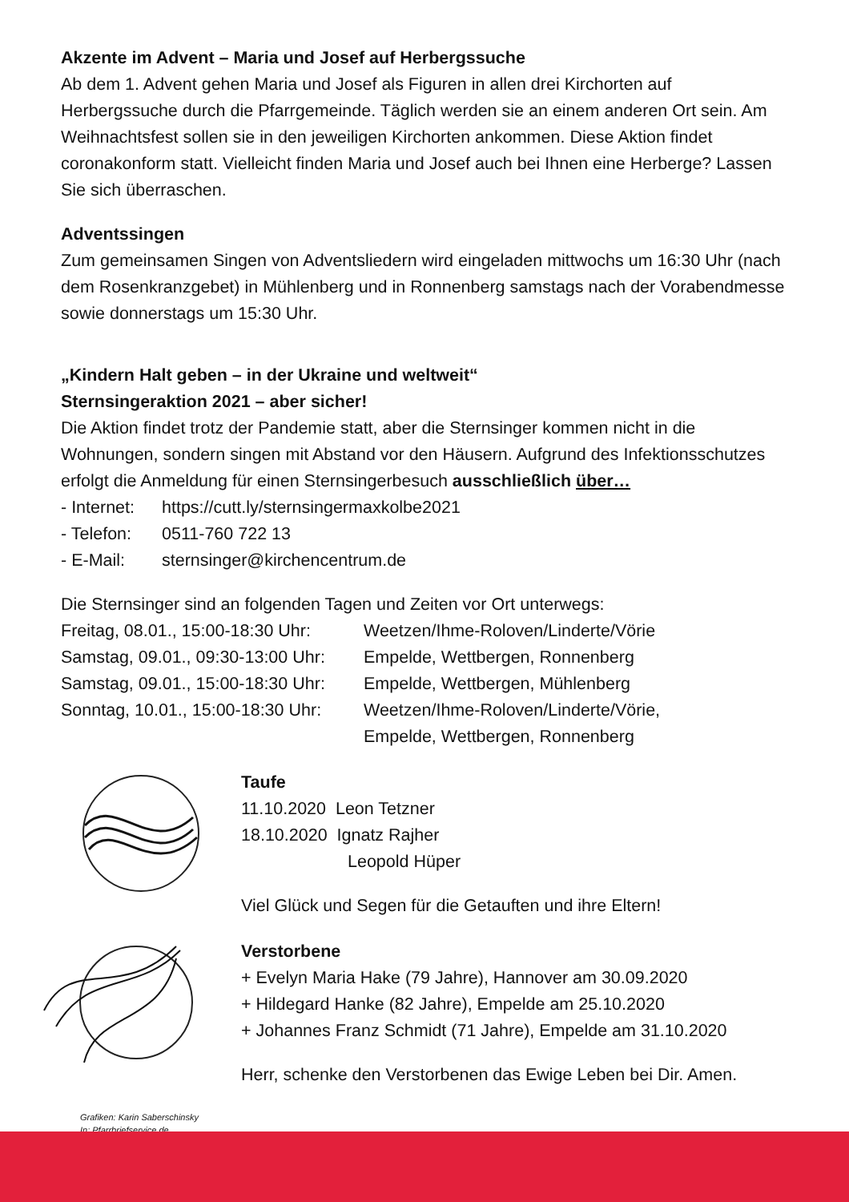Akzente im Advent – Maria und Josef auf Herbergssuche
Ab dem 1. Advent gehen Maria und Josef als Figuren in allen drei Kirchorten auf Herbergssuche durch die Pfarrgemeinde. Täglich werden sie an einem anderen Ort sein. Am Weihnachtsfest sollen sie in den jeweiligen Kirchorten ankommen. Diese Aktion findet coronakonform statt. Vielleicht finden Maria und Josef auch bei Ihnen eine Herberge? Lassen Sie sich überraschen.
Adventssingen
Zum gemeinsamen Singen von Adventsliedern wird eingeladen mittwochs um 16:30 Uhr (nach dem Rosenkranzgebet) in Mühlenberg und in Ronnenberg samstags nach der Vorabendmesse sowie donnerstags um 15:30 Uhr.
„Kindern Halt geben – in der Ukraine und weltweit“
Sternsingeraktion 2021 – aber sicher!
Die Aktion findet trotz der Pandemie statt, aber die Sternsinger kommen nicht in die Wohnungen, sondern singen mit Abstand vor den Häusern. Aufgrund des Infektionsschutzes erfolgt die Anmeldung für einen Sternsingerbesuch ausschließlich über…
- Internet: https://cutt.ly/sternsingermaxkolbe2021
- Telefon: 0511-760 722 13
- E-Mail: sternsinger@kirchencentrum.de
Die Sternsinger sind an folgenden Tagen und Zeiten vor Ort unterwegs:
Freitag, 08.01., 15:00-18:30 Uhr: Weetzen/Ihme-Roloven/Linderte/Vörie
Samstag, 09.01., 09:30-13:00 Uhr: Empelde, Wettbergen, Ronnenberg
Samstag, 09.01., 15:00-18:30 Uhr: Empelde, Wettbergen, Mühlenberg
Sonntag, 10.01., 15:00-18:30 Uhr: Weetzen/Ihme-Roloven/Linderte/Vörie,
Empelde, Wettbergen, Ronnenberg
Taufe
11.10.2020 Leon Tetzner
18.10.2020 Ignatz Rajher
Leopold Hüper
Viel Glück und Segen für die Getauften und ihre Eltern!
Verstorbene
+ Evelyn Maria Hake (79 Jahre), Hannover am 30.09.2020
+ Hildegard Hanke (82 Jahre), Empelde am 25.10.2020
+ Johannes Franz Schmidt (71 Jahre), Empelde am 31.10.2020
Herr, schenke den Verstorbenen das Ewige Leben bei Dir. Amen.
Grafiken: Karin Saberschinsky
In: Pfarrbriefservice.de